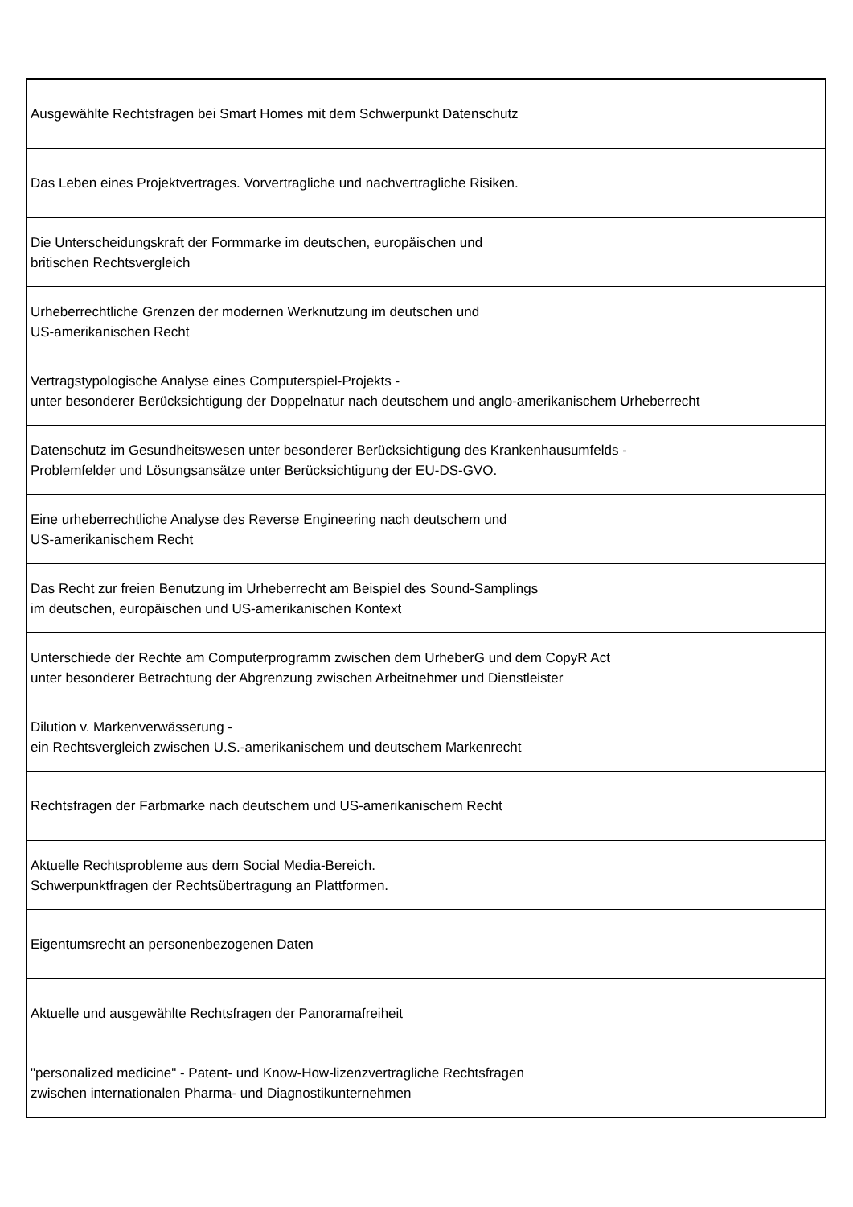| Ausgewählte Rechtsfragen bei Smart Homes mit dem Schwerpunkt Datenschutz |
| Das Leben eines Projektvertrages. Vorvertragliche und nachvertragliche Risiken. |
| Die Unterscheidungskraft der Formmarke im deutschen, europäischen und britischen Rechtsvergleich |
| Urheberrechtliche Grenzen der modernen Werknutzung im deutschen und US-amerikanischen Recht |
| Vertragstypologische Analyse eines Computerspiel-Projekts - unter besonderer Berücksichtigung der Doppelnatur nach deutschem und anglo-amerikanischem Urheberrecht |
| Datenschutz im Gesundheitswesen unter besonderer Berücksichtigung des Krankenhausumfelds - Problemfelder und Lösungsansätze unter Berücksichtigung der EU-DS-GVO. |
| Eine urheberrechtliche Analyse des Reverse Engineering nach deutschem und US-amerikanischem Recht |
| Das Recht zur freien Benutzung im Urheberrecht am Beispiel des Sound-Samplings im deutschen, europäischen und US-amerikanischen Kontext |
| Unterschiede der Rechte am Computerprogramm zwischen dem UrheberG und dem CopyR Act unter besonderer Betrachtung der Abgrenzung zwischen Arbeitnehmer und Dienstleister |
| Dilution v. Markenverwässerung - ein Rechtsvergleich zwischen U.S.-amerikanischem und deutschem Markenrecht |
| Rechtsfragen der Farbmarke nach deutschem und US-amerikanischem Recht |
| Aktuelle Rechtsprobleme aus dem Social Media-Bereich. Schwerpunktfragen der Rechtsübertragung an Plattformen. |
| Eigentumsrecht an personenbezogenen Daten |
| Aktuelle und ausgewählte Rechtsfragen der Panoramafreiheit |
| "personalized medicine" - Patent- und Know-How-lizenzvertragliche Rechtsfragen zwischen internationalen Pharma- und Diagnostikunternehmen |